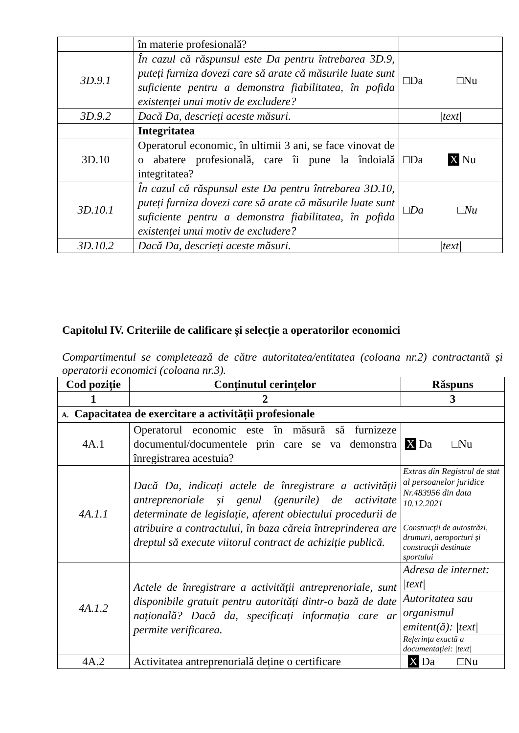| | în materie profesională? | |
| 3D.9.1 | În cazul că răspunsul este Da pentru întrebarea 3D.9, puteți furniza dovezi care să arate că măsurile luate sunt suficiente pentru a demonstra fiabilitatea, în pofida existenței unui motiv de excludere? | □Da □Nu |
| 3D.9.2 | Dacă Da, descrieți aceste măsuri. | /text/ |
| | Integritatea | |
| 3D.10 | Operatorul economic, în ultimii 3 ani, se face vinovat de o abatere profesională, care îi pune la îndoială integritatea? | □Da X Nu |
| 3D.10.1 | În cazul că răspunsul este Da pentru întrebarea 3D.10, puteți furniza dovezi care să arate că măsurile luate sunt suficiente pentru a demonstra fiabilitatea, în pofida existenței unui motiv de excludere? | □Da □Nu |
| 3D.10.2 | Dacă Da, descrieți aceste măsuri. | /text/ |
Capitolul IV. Criteriile de calificare și selecție a operatorilor economici
Compartimentul se completează de către autoritatea/entitatea (coloana nr.2) contractantă și operatorii economici (coloana nr.3).
| Cod poziție | Conținutul cerințelor | Răspuns |
| --- | --- | --- |
| 1 | 2 | 3 |
| A. Capacitatea de exercitare a activității profesionale | | |
| 4A.1 | Operatorul economic este în măsură să furnizeze documentul/documentele prin care se va demonstra înregistrarea acestuia? | X Da □Nu |
| 4A.1.1 | Dacă Da, indicați actele de înregistrare a activității antreprenoriale și genul (genurile) de activitate determinate de legislație, aferent obiectului procedurii de atribuire a contractului, în baza căreia întreprinderea are dreptul să execute viitorul contract de achiziție publică. | Extras din Registrul de stat al persoanelor juridice Nr.483956 din data 10.12.2021 Construcții de autostrăzi, drumuri, aeroporturi și construcții destinate sportului |
| 4A.1.2 | Actele de înregistrare a activității antreprenoriale, sunt disponibile gratuit pentru autorități dintr-o bază de date națională? Dacă da, specificați informația care ar permite verificarea. | / Adresa de internet: /text/ / / Autoritatea sau organismul emitent(ă): /text/ / / Referința exactă a documentației: /text/ / |
| 4A.2 | Activitatea antreprenorială deține o certificare | X Da □Nu |